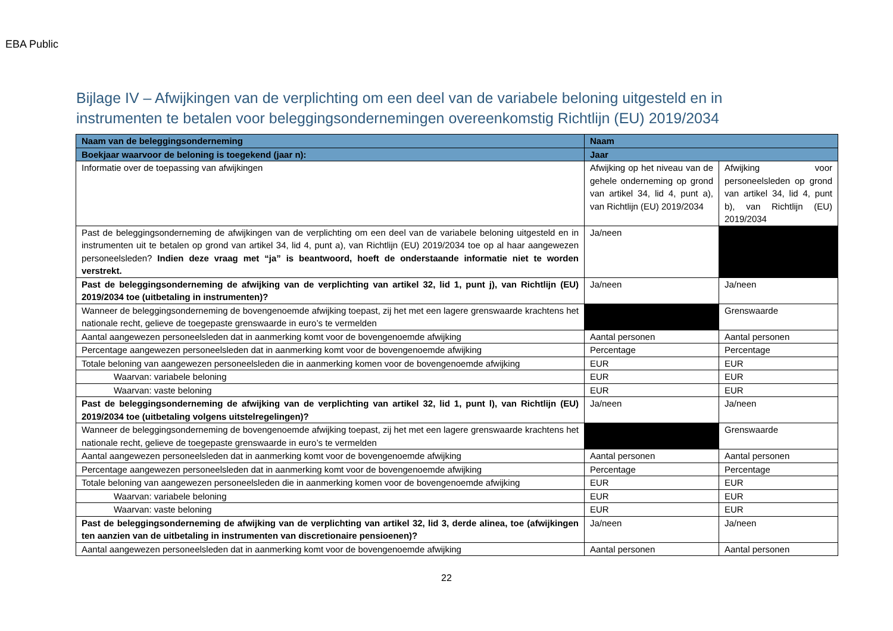EBA Public
Bijlage IV – Afwijkingen van de verplichting om een deel van de variabele beloning uitgesteld en in instrumenten te betalen voor beleggingsondernemingen overeenkomstig Richtlijn (EU) 2019/2034
| Naam van de beleggingsonderneming | Naam | |
| Boekjaar waarvoor de beloning is toegekend (jaar n): | Jaar | |
| Informatie over de toepassing van afwijkingen | Afwijking op het niveau van de gehele onderneming op grond van artikel 34, lid 4, punt a), van Richtlijn (EU) 2019/2034 | Afwijking voor personeelsleden op grond van artikel 34, lid 4, punt b), van Richtlijn (EU) 2019/2034 |
| Past de beleggingsonderneming de afwijkingen van de verplichting om een deel van de variabele beloning uitgesteld en in instrumenten uit te betalen op grond van artikel 34, lid 4, punt a), van Richtlijn (EU) 2019/2034 toe op al haar aangewezen personeelsleden? Indien deze vraag met “ja” is beantwoord, hoeft de onderstaande informatie niet te worden verstrekt. | Ja/neen | |
| Past de beleggingsonderneming de afwijking van de verplichting van artikel 32, lid 1, punt j), van Richtlijn (EU) 2019/2034 toe (uitbetaling in instrumenten)? | Ja/neen | Ja/neen |
| Wanneer de beleggingsonderneming de bovengenoemde afwijking toepast, zij het met een lagere grenswaarde krachtens het nationale recht, gelieve de toegepaste grenswaarde in euro’s te vermelden | | Grenswaarde |
| Aantal aangewezen personeelsleden dat in aanmerking komt voor de bovengenoemde afwijking | Aantal personen | Aantal personen |
| Percentage aangewezen personeelsleden dat in aanmerking komt voor de bovengenoemde afwijking | Percentage | Percentage |
| Totale beloning van aangewezen personeelsleden die in aanmerking komen voor de bovengenoemde afwijking | EUR | EUR |
| Waarvan: variabele beloning | EUR | EUR |
| Waarvan: vaste beloning | EUR | EUR |
| Past de beleggingsonderneming de afwijking van de verplichting van artikel 32, lid 1, punt l), van Richtlijn (EU) 2019/2034 toe (uitbetaling volgens uitstelregelingen)? | Ja/neen | Ja/neen |
| Wanneer de beleggingsonderneming de bovengenoemde afwijking toepast, zij het met een lagere grenswaarde krachtens het nationale recht, gelieve de toegepaste grenswaarde in euro’s te vermelden | | Grenswaarde |
| Aantal aangewezen personeelsleden dat in aanmerking komt voor de bovengenoemde afwijking | Aantal personen | Aantal personen |
| Percentage aangewezen personeelsleden dat in aanmerking komt voor de bovengenoemde afwijking | Percentage | Percentage |
| Totale beloning van aangewezen personeelsleden die in aanmerking komen voor de bovengenoemde afwijking | EUR | EUR |
| Waarvan: variabele beloning | EUR | EUR |
| Waarvan: vaste beloning | EUR | EUR |
| Past de beleggingsonderneming de afwijking van de verplichting van artikel 32, lid 3, derde alinea, toe (afwijkingen ten aanzien van de uitbetaling in instrumenten van discretionaire pensioenen)? | Ja/neen | Ja/neen |
| Aantal aangewezen personeelsleden dat in aanmerking komt voor de bovengenoemde afwijking | Aantal personen | Aantal personen |
22